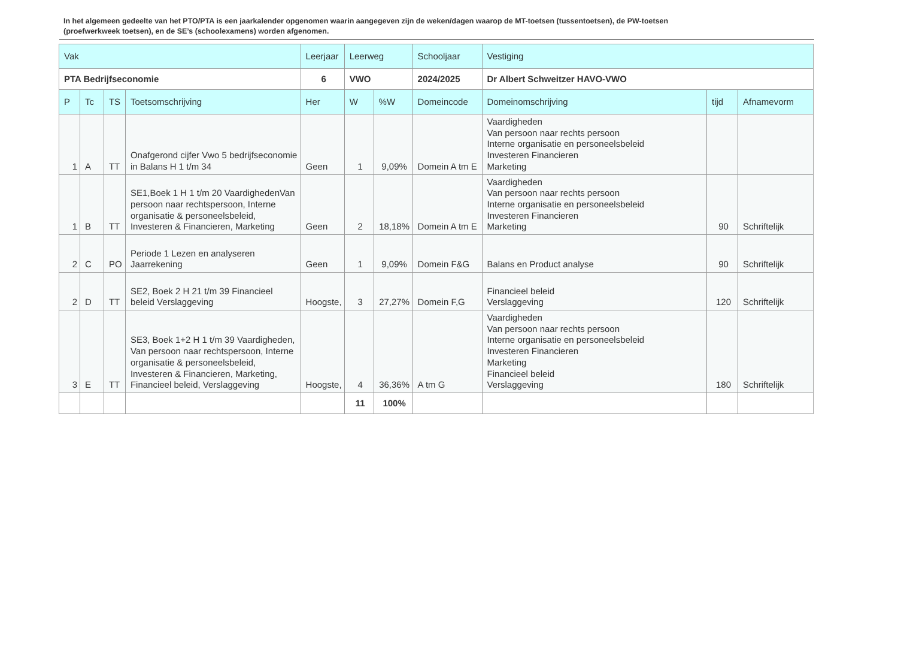In het algemeen gedeelte van het PTO/PTA is een jaarkalender opgenomen waarin aangegeven zijn de weken/dagen waarop de MT-toetsen (tussentoetsen), de PW-toetsen (proefwerkweek toetsen), en de SE’s (schoolexamens) worden afgenomen.
| Vak | | | | Leerjaar | Leerweg | | Schooljaar | Vestiging | | |
| PTA Bedrijfseconomie | | | | 6 | VWO | | 2024/2025 | Dr Albert Schweitzer HAVO-VWO | | |
| P | Tc | TS | Toetsomschrijving | Her | W | %W | Domeincode | Domeinomschrijving | tijd | Afnamevorm |
| 1 | A | TT | Onafgerond cijfer Vwo 5 bedrijfseconomie in Balans H 1 t/m 34 | Geen | 1 | 9,09% | Domein A tm E | Vaardigheden Van persoon naar rechts persoon Interne organisatie en personeelsbeleid Investeren Financieren Marketing | | |
| 1 | B | TT | SE1,Boek 1 H 1 t/m 20 VaardighedenVan persoon naar rechtspersoon, Interne organisatie & personeelsbeleid, Investeren & Financieren, Marketing | Geen | 2 | 18,18% | Domein A tm E | Vaardigheden Van persoon naar rechts persoon Interne organisatie en personeelsbeleid Investeren Financieren Marketing | 90 | Schriftelijk |
| 2 | C | PO | Periode 1 Lezen en analyseren Jaarrekening | Geen | 1 | 9,09% | Domein F&G | Balans en Product analyse | 90 | Schriftelijk |
| 2 | D | TT | SE2, Boek 2 H 21 t/m 39 Financieel beleid Verslaggeving | Hoogste, | 3 | 27,27% | Domein F,G | Financieel beleid Verslaggeving | 120 | Schriftelijk |
| 3 | E | TT | SE3, Boek 1+2 H 1 t/m 39 Vaardigheden, Van persoon naar rechtspersoon, Interne organisatie & personeelsbeleid, Investeren & Financieren, Marketing, Financieel beleid, Verslaggeving | Hoogste, | 4 | 36,36% | A tm G | Vaardigheden Van persoon naar rechts persoon Interne organisatie en personeelsbeleid Investeren Financieren Marketing Financieel beleid Verslaggeving | 180 | Schriftelijk |
| | | | | | 11 | 100% | | | | |